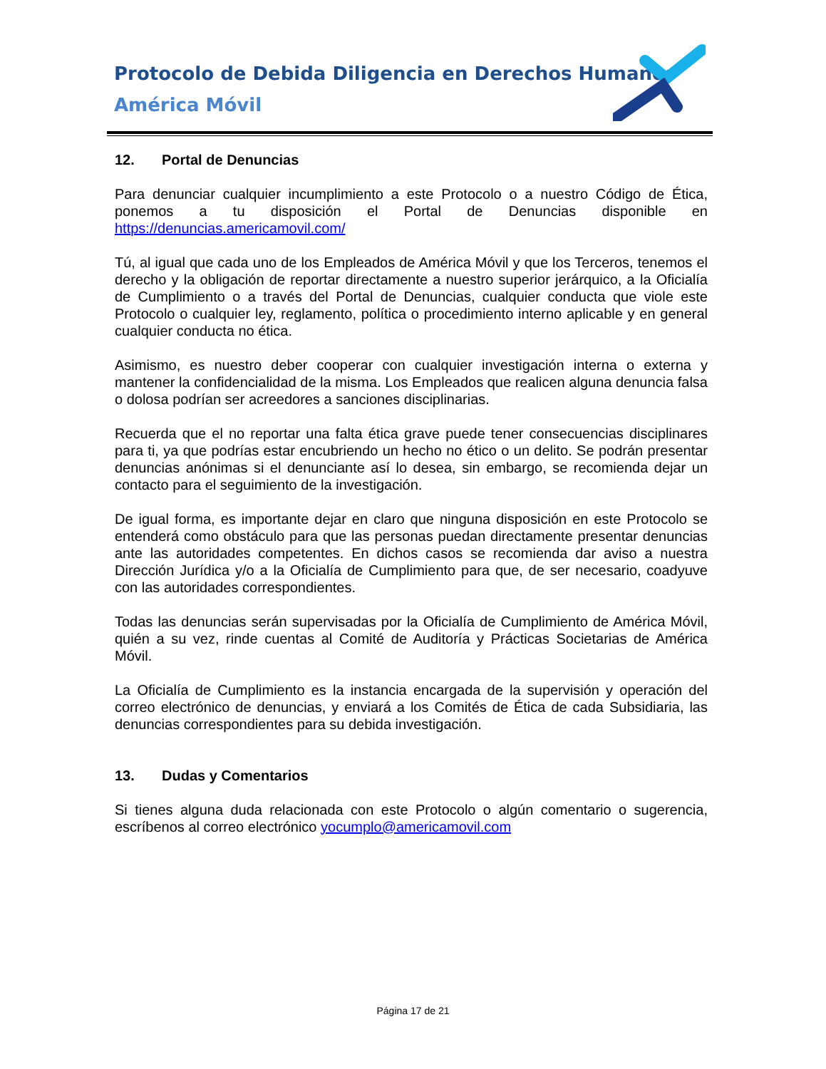Protocolo de Debida Diligencia en Derechos Humanos
América Móvil
12. Portal de Denuncias
Para denunciar cualquier incumplimiento a este Protocolo o a nuestro Código de Ética, ponemos a tu disposición el Portal de Denuncias disponible en https://denuncias.americamovil.com/
Tú, al igual que cada uno de los Empleados de América Móvil y que los Terceros, tenemos el derecho y la obligación de reportar directamente a nuestro superior jerárquico, a la Oficialía de Cumplimiento o a través del Portal de Denuncias, cualquier conducta que viole este Protocolo o cualquier ley, reglamento, política o procedimiento interno aplicable y en general cualquier conducta no ética.
Asimismo, es nuestro deber cooperar con cualquier investigación interna o externa y mantener la confidencialidad de la misma. Los Empleados que realicen alguna denuncia falsa o dolosa podrían ser acreedores a sanciones disciplinarias.
Recuerda que el no reportar una falta ética grave puede tener consecuencias disciplinares para ti, ya que podrías estar encubriendo un hecho no ético o un delito. Se podrán presentar denuncias anónimas si el denunciante así lo desea, sin embargo, se recomienda dejar un contacto para el seguimiento de la investigación.
De igual forma, es importante dejar en claro que ninguna disposición en este Protocolo se entenderá como obstáculo para que las personas puedan directamente presentar denuncias ante las autoridades competentes. En dichos casos se recomienda dar aviso a nuestra Dirección Jurídica y/o a la Oficialía de Cumplimiento para que, de ser necesario, coadyuve con las autoridades correspondientes.
Todas las denuncias serán supervisadas por la Oficialía de Cumplimiento de América Móvil, quién a su vez, rinde cuentas al Comité de Auditoría y Prácticas Societarias de América Móvil.
La Oficialía de Cumplimiento es la instancia encargada de la supervisión y operación del correo electrónico de denuncias, y enviará a los Comités de Ética de cada Subsidiaria, las denuncias correspondientes para su debida investigación.
13. Dudas y Comentarios
Si tienes alguna duda relacionada con este Protocolo o algún comentario o sugerencia, escríbenos al correo electrónico yocumplo@americamovil.com
Página 17 de 21